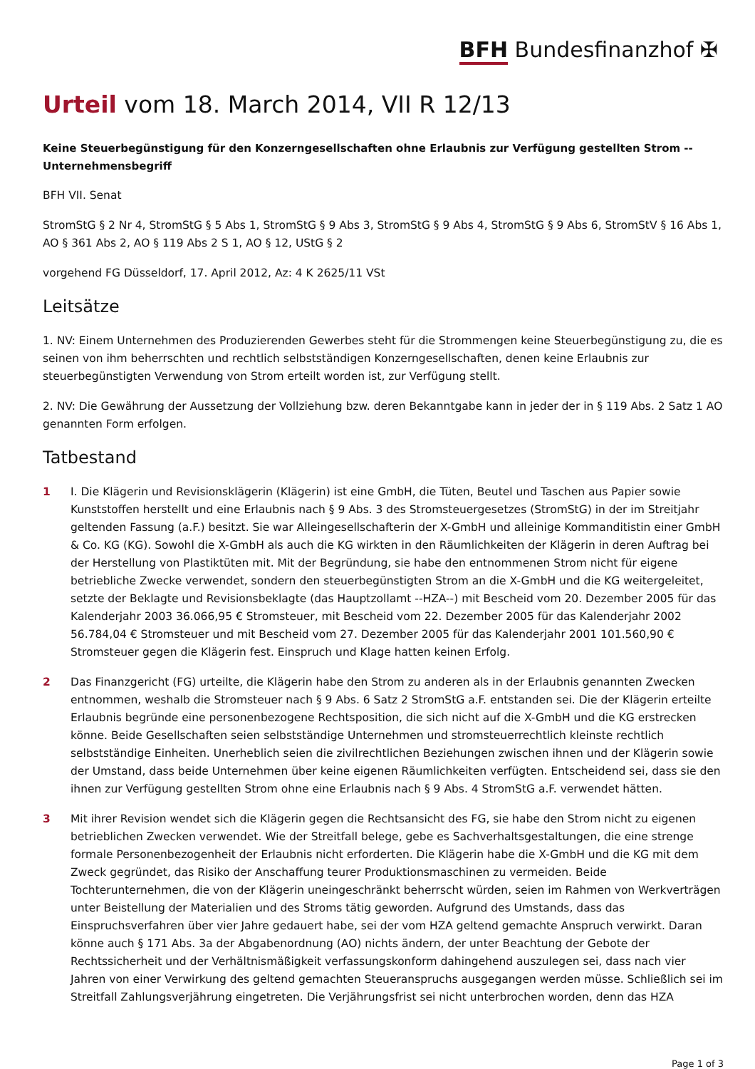BFH Bundesfinanzhof ✠
Urteil vom 18. March 2014, VII R 12/13
Keine Steuerbegünstigung für den Konzerngesellschaften ohne Erlaubnis zur Verfügung gestellten Strom -- Unternehmensbegriff
BFH VII. Senat
StromStG § 2 Nr 4, StromStG § 5 Abs 1, StromStG § 9 Abs 3, StromStG § 9 Abs 4, StromStG § 9 Abs 6, StromStV § 16 Abs 1, AO § 361 Abs 2, AO § 119 Abs 2 S 1, AO § 12, UStG § 2
vorgehend FG Düsseldorf, 17. April 2012, Az: 4 K 2625/11 VSt
Leitsätze
1. NV: Einem Unternehmen des Produzierenden Gewerbes steht für die Strommengen keine Steuerbegünstigung zu, die es seinen von ihm beherrschten und rechtlich selbstständigen Konzerngesellschaften, denen keine Erlaubnis zur steuerbegünstigten Verwendung von Strom erteilt worden ist, zur Verfügung stellt.
2. NV: Die Gewährung der Aussetzung der Vollziehung bzw. deren Bekanntgabe kann in jeder der in § 119 Abs. 2 Satz 1 AO genannten Form erfolgen.
Tatbestand
1 I. Die Klägerin und Revisionsklägerin (Klägerin) ist eine GmbH, die Tüten, Beutel und Taschen aus Papier sowie Kunststoffen herstellt und eine Erlaubnis nach § 9 Abs. 3 des Stromsteuergesetzes (StromStG) in der im Streitjahr geltenden Fassung (a.F.) besitzt. Sie war Alleingesellschafterin der X-GmbH und alleinige Kommanditistin einer GmbH & Co. KG (KG). Sowohl die X-GmbH als auch die KG wirkten in den Räumlichkeiten der Klägerin in deren Auftrag bei der Herstellung von Plastiktüten mit. Mit der Begründung, sie habe den entnommenen Strom nicht für eigene betriebliche Zwecke verwendet, sondern den steuerbegünstigten Strom an die X-GmbH und die KG weitergeleitet, setzte der Beklagte und Revisionsbeklagte (das Hauptzollamt --HZA--) mit Bescheid vom 20. Dezember 2005 für das Kalenderjahr 2003 36.066,95 € Stromsteuer, mit Bescheid vom 22. Dezember 2005 für das Kalenderjahr 2002 56.784,04 € Stromsteuer und mit Bescheid vom 27. Dezember 2005 für das Kalenderjahr 2001 101.560,90 € Stromsteuer gegen die Klägerin fest. Einspruch und Klage hatten keinen Erfolg.
2 Das Finanzgericht (FG) urteilte, die Klägerin habe den Strom zu anderen als in der Erlaubnis genannten Zwecken entnommen, weshalb die Stromsteuer nach § 9 Abs. 6 Satz 2 StromStG a.F. entstanden sei. Die der Klägerin erteilte Erlaubnis begründe eine personenbezogene Rechtsposition, die sich nicht auf die X-GmbH und die KG erstrecken könne. Beide Gesellschaften seien selbstständige Unternehmen und stromsteuerrechtlich kleinste rechtlich selbstständige Einheiten. Unerheblich seien die zivilrechtlichen Beziehungen zwischen ihnen und der Klägerin sowie der Umstand, dass beide Unternehmen über keine eigenen Räumlichkeiten verfügten. Entscheidend sei, dass sie den ihnen zur Verfügung gestellten Strom ohne eine Erlaubnis nach § 9 Abs. 4 StromStG a.F. verwendet hätten.
3 Mit ihrer Revision wendet sich die Klägerin gegen die Rechtsansicht des FG, sie habe den Strom nicht zu eigenen betrieblichen Zwecken verwendet. Wie der Streitfall belege, gebe es Sachverhaltsgestaltungen, die eine strenge formale Personenbezogenheit der Erlaubnis nicht erforderten. Die Klägerin habe die X-GmbH und die KG mit dem Zweck gegründet, das Risiko der Anschaffung teurer Produktionsmaschinen zu vermeiden. Beide Tochterunternehmen, die von der Klägerin uneingeschränkt beherrscht würden, seien im Rahmen von Werkverträgen unter Beistellung der Materialien und des Stroms tätig geworden. Aufgrund des Umstands, dass das Einspruchsverfahren über vier Jahre gedauert habe, sei der vom HZA geltend gemachte Anspruch verwirkt. Daran könne auch § 171 Abs. 3a der Abgabenordnung (AO) nichts ändern, der unter Beachtung der Gebote der Rechtssicherheit und der Verhältnismäßigkeit verfassungskonform dahingehend auszulegen sei, dass nach vier Jahren von einer Verwirkung des geltend gemachten Steueranspruchs ausgegangen werden müsse. Schließlich sei im Streitfall Zahlungsverjährung eingetreten. Die Verjährungsfrist sei nicht unterbrochen worden, denn das HZA
Page 1 of 3